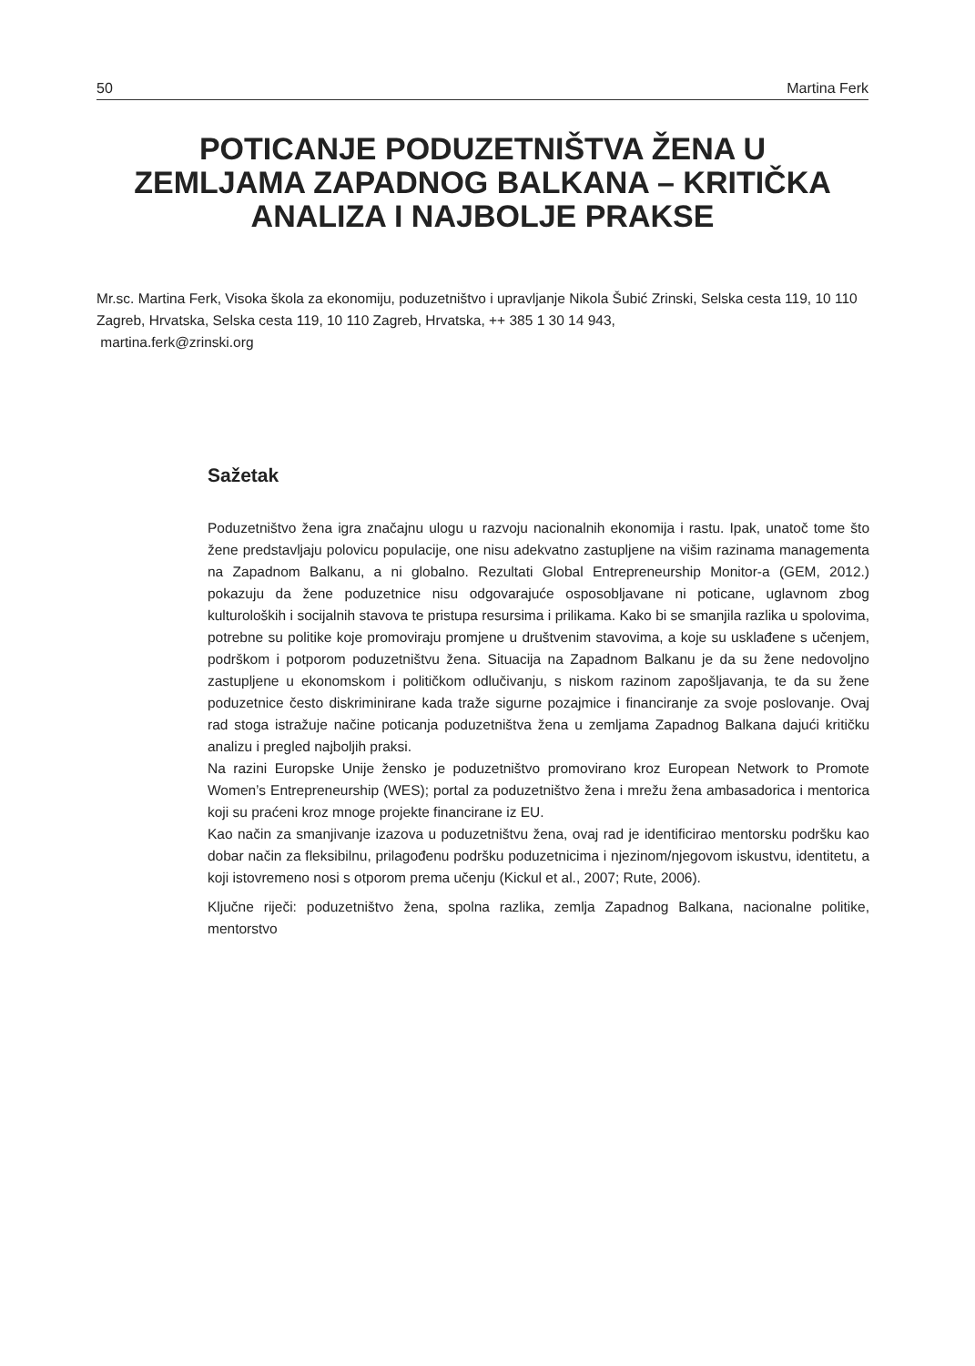50 Martina Ferk
POTICANJE PODUZETNIŠTVA ŽENA U
ZEMLJAMA ZAPADNOG BALKANA – KRITIČKA
ANALIZA I NAJBOLJE PRAKSE
Mr.sc. Martina Ferk, Visoka škola za ekonomiju, poduzetništvo i upravljanje Nikola Šubić Zrinski, Selska cesta 119, 10 110 Zagreb, Hrvatska, Selska cesta 119, 10 110 Zagreb, Hrvatska, ++ 385 1 30 14 943,
martina.ferk@zrinski.org
Sažetak
Poduzetništvo žena igra značajnu ulogu u razvoju nacionalnih ekonomija i rastu. Ipak, unatoč tome što žene predstavljaju polovicu populacije, one nisu adekvatno zastupljene na višim razinama managementa na Zapadnom Balkanu, a ni globalno. Rezultati Global Entrepreneurship Monitor-a (GEM, 2012.) pokazuju da žene poduzetnice nisu odgovarajuće osposobljavane ni poticane, uglavnom zbog kulturoloških i socijalnih stavova te pristupa resursima i prilikama. Kako bi se smanjila razlika u spolovima, potrebne su politike koje promoviraju promjene u društvenim stavovima, a koje su usklađene s učenjem, podrškom i potporom poduzetništvu žena. Situacija na Zapadnom Balkanu je da su žene nedovoljno zastupljene u ekonomskom i političkom odlučivanju, s niskom razinom zapošljavanja, te da su žene poduzetnice često diskriminirane kada traže sigurne pozajmice i financiranje za svoje poslovanje. Ovaj rad stoga istražuje načine poticanja poduzetništva žena u zemljama Zapadnog Balkana dajući kritičku analizu i pregled najboljih praksi.
Na razini Europske Unije žensko je poduzetništvo promovirano kroz European Network to Promote Women’s Entrepreneurship (WES); portal za poduzetništvo žena i mrežu žena ambasadorica i mentorica koji su praćeni kroz mnoge projekte financirane iz EU.
Kao način za smanjivanje izazova u poduzetništvu žena, ovaj rad je identificirao mentorsku podršku kao dobar način za fleksibilnu, prilagođenu podršku poduzetnicima i njezinom/njegovom iskustvu, identitetu, a koji istovremeno nosi s otporom prema učenju (Kickul et al., 2007; Rute, 2006).
Ključne riječi: poduzetništvo žena, spolna razlika, zemlja Zapadnog Balkana, nacionalne politike, mentorstvo